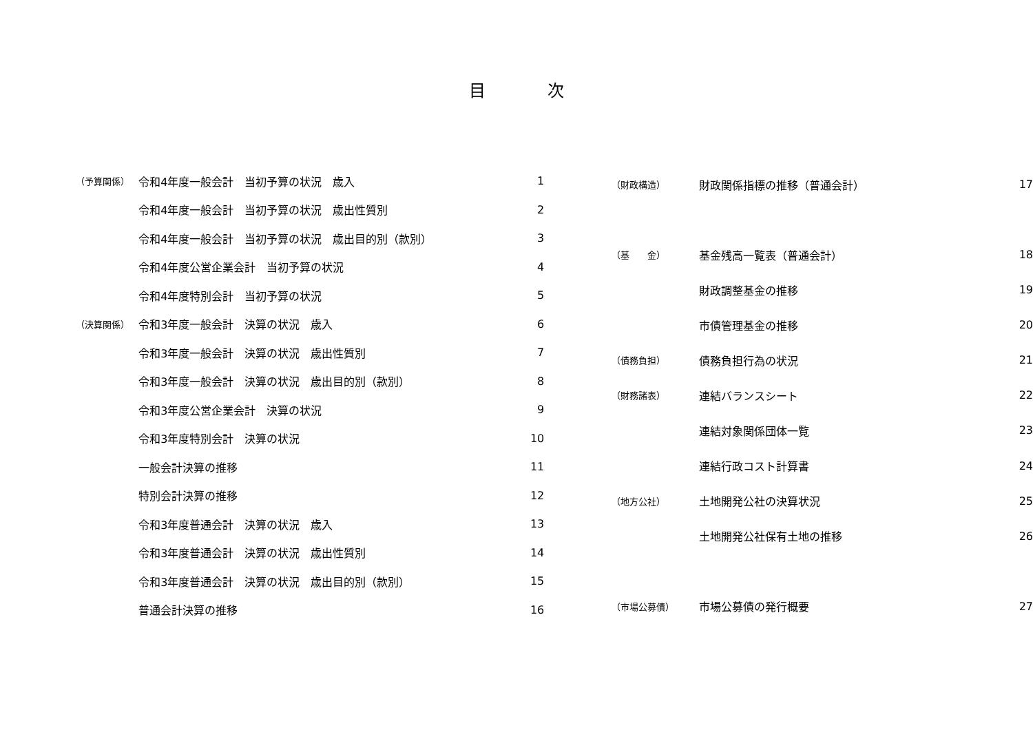目次
| （予算関係） | 令和4年度一般会計 当初予算の状況 歳入 | 1 |
| | 令和4年度一般会計 当初予算の状況 歳出性質別 | 2 |
| | 令和4年度一般会計 当初予算の状況 歳出目的別（款別） | 3 |
| | 令和4年度公営企業会計 当初予算の状況 | 4 |
| | 令和4年度特別会計 当初予算の状況 | 5 |
| （決算関係） | 令和3年度一般会計 決算の状況 歳入 | 6 |
| | 令和3年度一般会計 決算の状況 歳出性質別 | 7 |
| | 令和3年度一般会計 決算の状況 歳出目的別（款別） | 8 |
| | 令和3年度公営企業会計 決算の状況 | 9 |
| | 令和3年度特別会計 決算の状況 | 10 |
| | 一般会計決算の推移 | 11 |
| | 特別会計決算の推移 | 12 |
| | 令和3年度普通会計 決算の状況 歳入 | 13 |
| | 令和3年度普通会計 決算の状況 歳出性質別 | 14 |
| | 令和3年度普通会計 決算の状況 歳出目的別（款別） | 15 |
| | 普通会計決算の推移 | 16 |
| （財政構造） | 財政関係指標の推移（普通会計） | 17 |
| （基 金） | 基金残高一覧表（普通会計） | 18 |
| | 財政調整基金の推移 | 19 |
| | 市債管理基金の推移 | 20 |
| （債務負担） | 債務負担行為の状況 | 21 |
| （財務諸表） | 連結バランスシート | 22 |
| | 連結対象関係団体一覧 | 23 |
| | 連結行政コスト計算書 | 24 |
| （地方公社） | 土地開発公社の決算状況 | 25 |
| | 土地開発公社保有土地の推移 | 26 |
| （市場公募債） | 市場公募債の発行概要 | 27 |